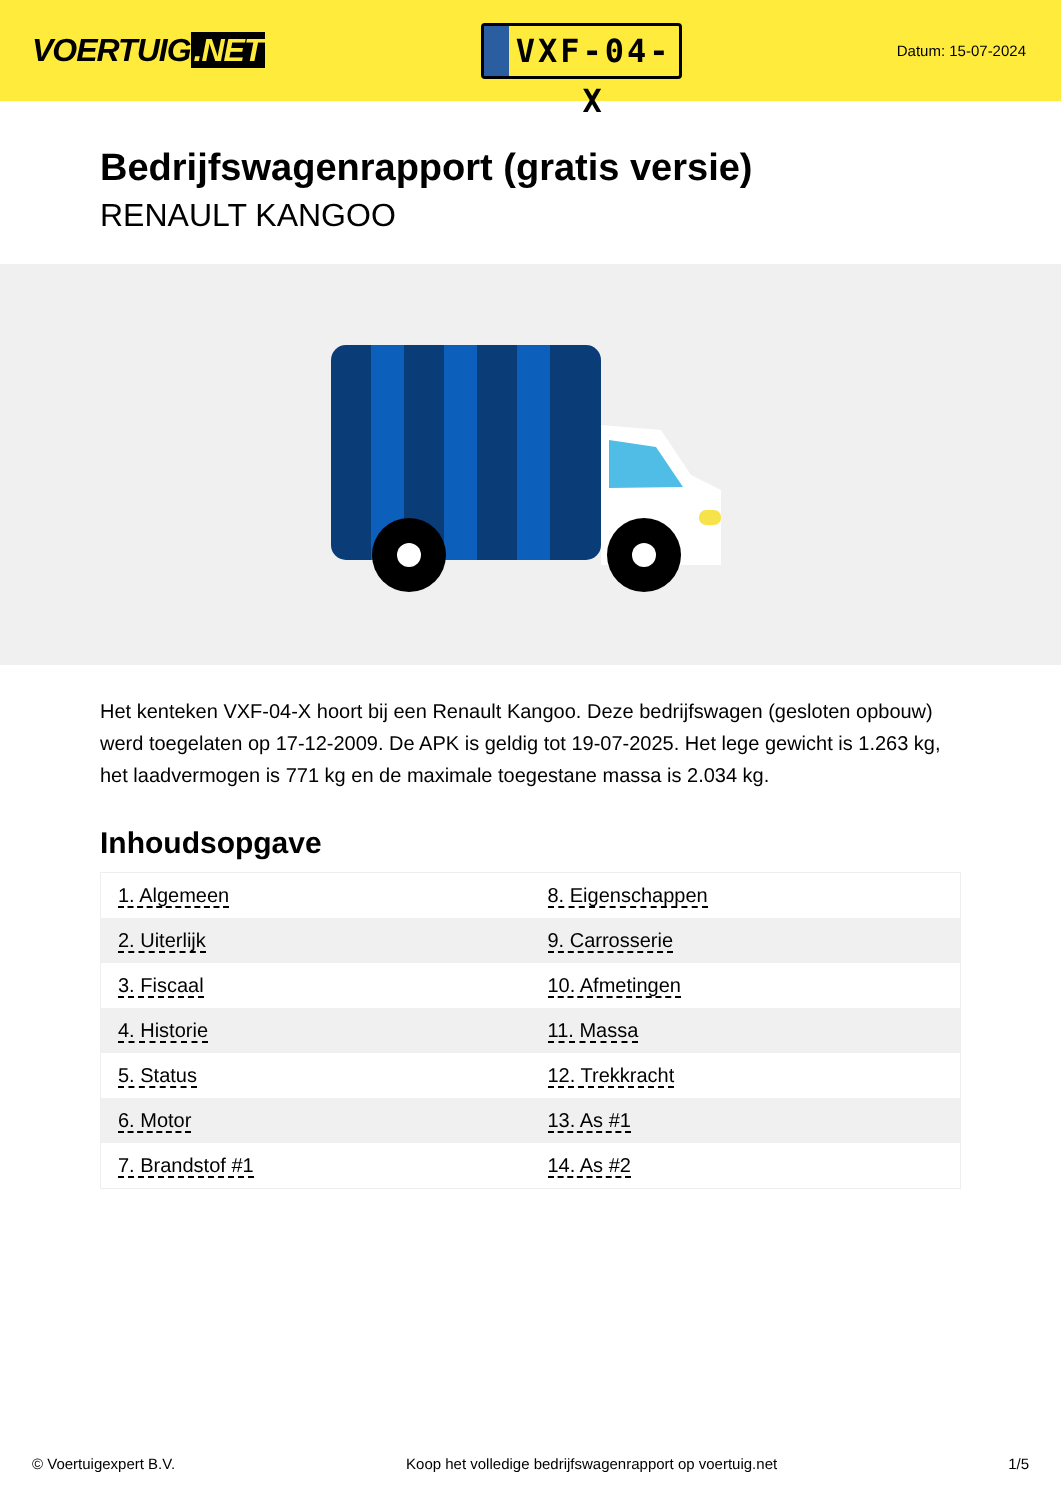VOERTUIG.NET
VXF-04-X
Datum: 15-07-2024
Bedrijfswagenrapport (gratis versie)
RENAULT KANGOO
Het kenteken VXF-04-X hoort bij een Renault Kangoo. Deze bedrijfswagen (gesloten opbouw) werd toegelaten op 17-12-2009. De APK is geldig tot 19-07-2025. Het lege gewicht is 1.263 kg, het laadvermogen is 771 kg en de maximale toegestane massa is 2.034 kg.
Inhoudsopgave
| 1. Algemeen | 8. Eigenschappen |
| 2. Uiterlijk | 9. Carrosserie |
| 3. Fiscaal | 10. Afmetingen |
| 4. Historie | 11. Massa |
| 5. Status | 12. Trekkracht |
| 6. Motor | 13. As #1 |
| 7. Brandstof #1 | 14. As #2 |
© Voertuigexpert B.V. Koop het volledige bedrijfswagenrapport op voertuig.net
1/5